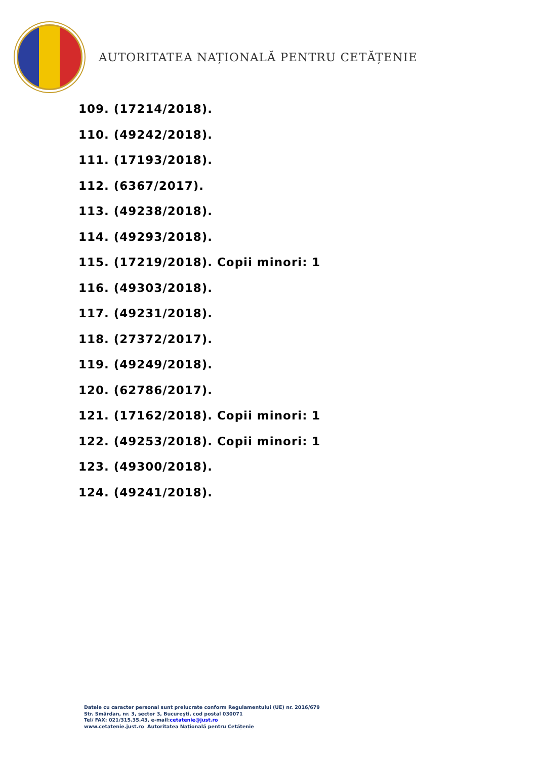AUTORITATEA NAȚIONALĂ PENTRU CETĂȚENIE
109. (17214/2018).
110. (49242/2018).
111. (17193/2018).
112. (6367/2017).
113. (49238/2018).
114. (49293/2018).
115. (17219/2018). Copii minori: 1
116. (49303/2018).
117. (49231/2018).
118. (27372/2017).
119. (49249/2018).
120. (62786/2017).
121. (17162/2018). Copii minori: 1
122. (49253/2018). Copii minori: 1
123. (49300/2018).
124. (49241/2018).
Datele cu caracter personal sunt prelucrate conform Regulamentului (UE) nr. 2016/679
Str. Smârdan, nr. 3, sector 3, Bucureşti, cod postal 030071
Tel/ FAX: 021/315.35.43, e-mail:cetatenie@just.ro
www.cetatenie.just.ro Autoritatea Națională pentru Cetățenie